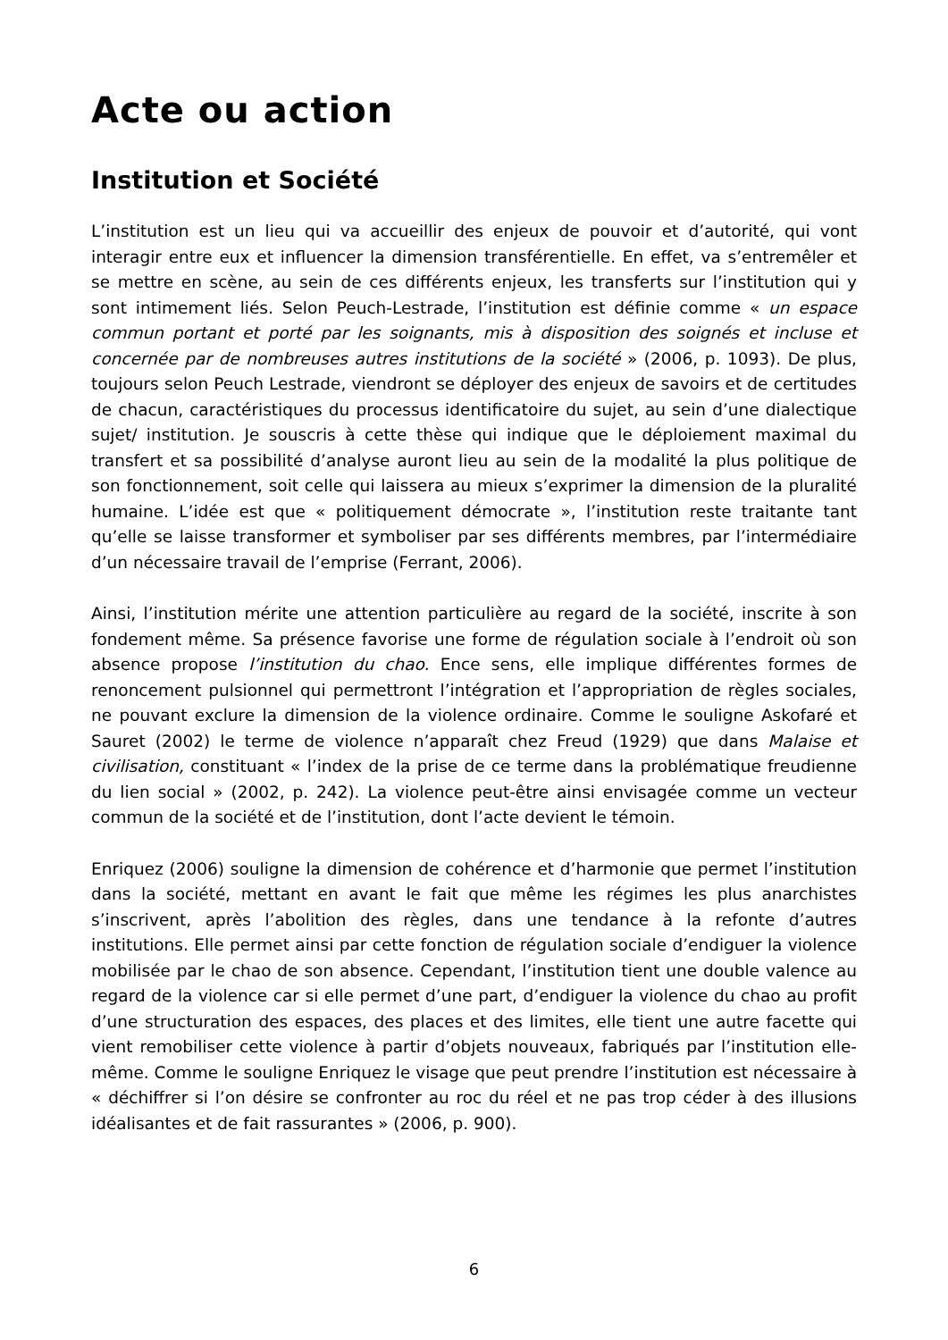Acte ou action
Institution et Société
L’institution est un lieu qui va accueillir des enjeux de pouvoir et d’autorité, qui vont interagir entre eux et influencer la dimension transférentielle. En effet, va s’entremêler et se mettre en scène, au sein de ces différents enjeux, les transferts sur l’institution qui y sont intimement liés. Selon Peuch-Lestrade, l’institution est définie comme « un espace commun portant et porté par les soignants, mis à disposition des soignés et incluse et concernée par de nombreuses autres institutions de la société » (2006, p. 1093). De plus, toujours selon Peuch Lestrade, viendront se déployer des enjeux de savoirs et de certitudes de chacun, caractéristiques du processus identificatoire du sujet, au sein d’une dialectique sujet/ institution. Je souscris à cette thèse qui indique que le déploiement maximal du transfert et sa possibilité d’analyse auront lieu au sein de la modalité la plus politique de son fonctionnement, soit celle qui laissera au mieux s’exprimer la dimension de la pluralité humaine. L’idée est que « politiquement démocrate », l’institution reste traitante tant qu’elle se laisse transformer et symboliser par ses différents membres, par l’intermédiaire d’un nécessaire travail de l’emprise (Ferrant, 2006).
Ainsi, l’institution mérite une attention particulière au regard de la société, inscrite à son fondement même. Sa présence favorise une forme de régulation sociale à l’endroit où son absence propose l’institution du chao. Ence sens, elle implique différentes formes de renoncement pulsionnel qui permettront l’intégration et l’appropriation de règles sociales, ne pouvant exclure la dimension de la violence ordinaire. Comme le souligne Askofaré et Sauret (2002) le terme de violence n’apparaît chez Freud (1929) que dans Malaise et civilisation, constituant « l’index de la prise de ce terme dans la problématique freudienne du lien social » (2002, p. 242). La violence peut-être ainsi envisagée comme un vecteur commun de la société et de l’institution, dont l’acte devient le témoin.
Enriquez (2006) souligne la dimension de cohérence et d’harmonie que permet l’institution dans la société, mettant en avant le fait que même les régimes les plus anarchistes s’inscrivent, après l’abolition des règles, dans une tendance à la refonte d’autres institutions. Elle permet ainsi par cette fonction de régulation sociale d’endiguer la violence mobilisée par le chao de son absence. Cependant, l’institution tient une double valence au regard de la violence car si elle permet d’une part, d’endiguer la violence du chao au profit d’une structuration des espaces, des places et des limites, elle tient une autre facette qui vient remobiliser cette violence à partir d’objets nouveaux, fabriqués par l’institution elle-même. Comme le souligne Enriquez le visage que peut prendre l’institution est nécessaire à « déchiffrer si l’on désire se confronter au roc du réel et ne pas trop céder à des illusions idéalisantes et de fait rassurantes » (2006, p. 900).
6